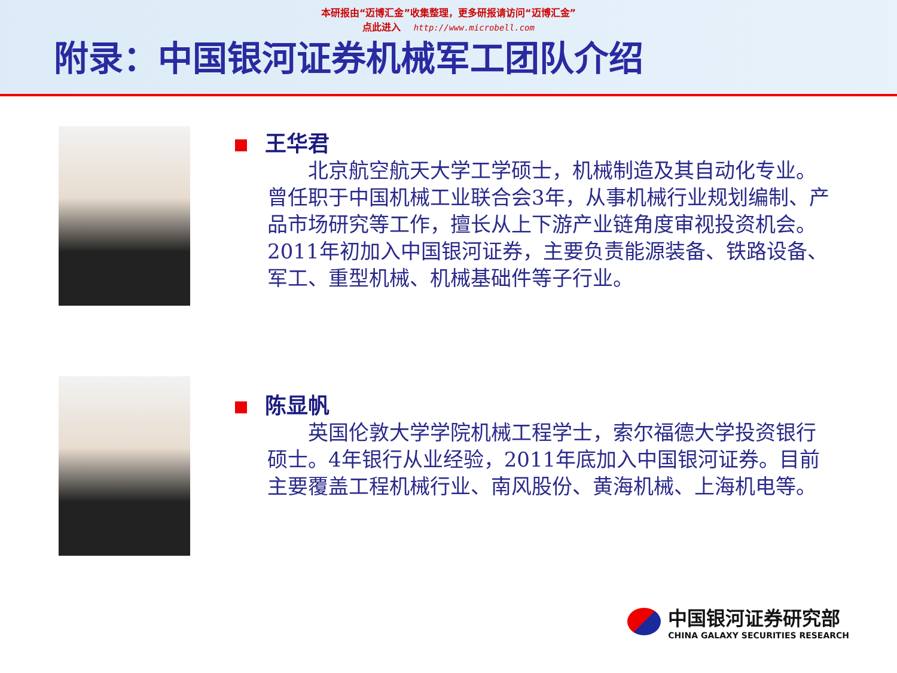本研报由“迈博汇金”收集整理，更多研报请访问“迈博汇金”
点此进入 http://www.microbell.com
附录：中国银河证券机械军工团队介绍
王华君
　　北京航空航天大学工学硕士，机械制造及其自动化专业。曾任职于中国机械工业联合会3年，从事机械行业规划编制、产品市场研究等工作，擅长从上下游产业链角度审视投资机会。2011年初加入中国银河证券，主要负责能源装备、铁路设备、军工、重型机械、机械基础件等子行业。
陈显帆
　　英国伦敦大学学院机械工程学士，索尔福德大学投资银行硕士。4年银行从业经验，2011年底加入中国银河证券。目前主要覆盖工程机械行业、南风股份、黄海机械、上海机电等。
中国银河证券研究部
CHINA GALAXY SECURITIES RESEARCH